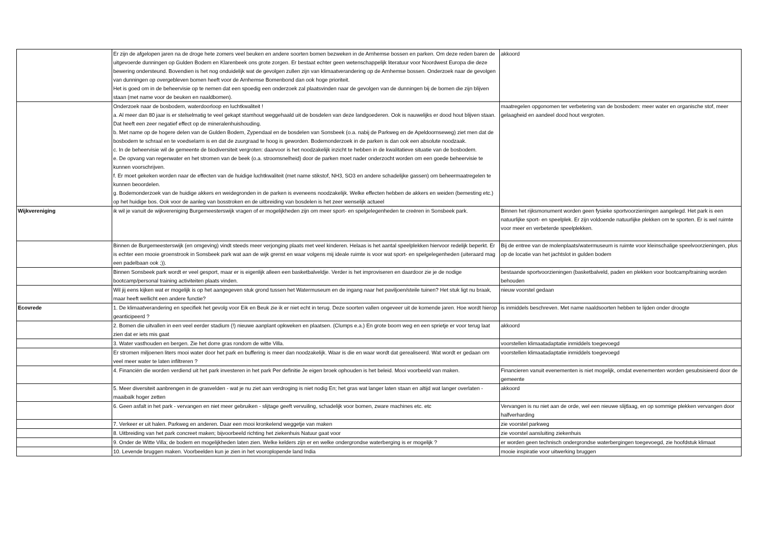| | Er zijn de afgelopen jaren na de droge hete zomers veel beuken en andere soorten bomen bezweken in de Arnhemse bossen en parken. Om deze reden baren de uitgevoerde dunningen op Gulden Bodem en Klarenbeek ons grote zorgen. Er bestaat echter geen wetenschappelijk literatuur voor Noordwest Europa die deze bewering ondersteund. Bovendien is het nog onduidelijk wat de gevolgen zullen zijn van klimaatverandering op de Arnhemse bossen. Onderzoek naar de gevolgen van dunningen op overgebleven bomen heeft voor de Arnhemse Bomenbond dan ook hoge prioriteit. Het is goed om in de beheervisie op te nemen dat een spoedig een onderzoek zal plaatsvinden naar de gevolgen van de dunningen bij de bomen die zijn blijven staan (met name voor de beuken en naaldbomen). | akkoord |
| | Onderzoek naar de bosbodem, waterdoorloop en luchtkwaliteit ! a. Al meer dan 80 jaar is er stelselmatig te veel gekapt stamhout weggehaald uit de bosdelen van deze landgoederen. Ook is nauwelijks er dood hout blijven staan. Dat heeft een zeer negatief effect op de mineralenhuishouding. b. Met name op de hogere delen van de Gulden Bodem, Zypendaal en de bosdelen van Sonsbeek (o.a. nabij de Parkweg en de Apeldoornseweg) ziet men dat de bosbodem te schraal en te voedselarm is en dat de zuurgraad te hoog is geworden. Bodemonderzoek in de parken is dan ook een absolute noodzaak. c. In de beheervisie wil de gemeente de biodiversiteit vergroten: daarvoor is het noodzakelijk inzicht te hebben in de kwalitatieve situatie van de bosbodem. e. De opvang van regenwater en het stromen van de beek (o.a. stroomsnelheid) door de parken moet nader onderzocht worden om een goede beheervisie te kunnen voorschrijven. f. Er moet gekeken worden naar de effecten van de huidige luchtkwaliteit (met name stikstof, NH3, SO3 en andere schadelijke gassen) om beheermaatregelen te kunnen beoordelen. g. Bodemonderzoek van de huidige akkers en weidegronden in de parken is eveneens noodzakelijk. Welke effecten hebben de akkers en weiden (bemesting etc.) op het huidige bos. Ook voor de aanleg van bosstroken en de uitbreiding van bosdelen is het zeer wenselijk actueel | maatregelen opgonomen ter verbetering van de bosbodem: meer water en organische stof, meer gelaagheid en aandeel dood hout vergroten. |
| Wijkvereniging | ik wil je vanuit de wijkvereniging Burgemeesterswijk vragen of er mogelijkheden zijn om meer sport- en spelgelegenheden te creëren in Sonsbeek park. | Binnen het rijksmonument worden geen fysieke sportvoorzieningen aangelegd. Het park is een natuurlijke sport- en speelplek. Er zijn voldoende natuurlijke plekken om te sporten. Er is wel ruimte voor meer en verbeterde speelplekken. |
| | Binnen de Burgemeesterswijk (en omgeving) vindt steeds meer verjonging plaats met veel kinderen. Helaas is het aantal speelplekken hiervoor redelijk beperkt. Er is echter een mooie groenstrook in Sonsbeek park wat aan de wijk grenst en waar volgens mij ideale ruimte is voor wat sport- en spelgelegenheden (uiteraard mag een padelbaan ook ;)). | Bij de entree van de molenplaats/watermuseum is ruimte voor kleinschalige speelvoorzieningen, plus op de locatie van het jachtslot in gulden bodem |
| | Binnen Sonsbeek park wordt er veel gesport, maar er is eigenlijk alleen een basketbalveldje. Verder is het improviseren en daardoor zie je de nodige bootcamp/personal training activiteiten plaats vinden. | bestaande sportvoorzieningen (basketbalveld, paden en plekken voor bootcamp/training worden behouden |
| | Wil jij eens kijken wat er mogelijk is op het aangegeven stuk grond tussen het Watermuseum en de ingang naar het paviljoen/steile tuinen? Het stuk ligt nu braak, maar heeft wellicht een andere functie? | nieuw voorstel gedaan |
| Ecovrede | 1. De klimaatverandering en specifiek het gevolg voor Eik en Beuk zie ik er niet echt in terug. Deze soorten vallen ongeveer uit de komende jaren. Hoe wordt hierop geanticipeerd ? | is inmiddels beschreven. Met name naaldsoorten hebben te lijden onder droogte |
| | 2. Bomen die uitvallen in een veel eerder stadium (!) nieuwe aanplant opkweken en plaatsen. (Clumps e.a.) En grote boom weg en een sprietje er voor terug laat zien dat er iets mis gaat | akkoord |
| | 3. Water vasthouden en bergen. Zie het dorre gras rondom de witte Villa. | voorstellen klimaatadaptatie inmiddels toegevoegd |
| | Er stromen miljoenen liters mooi water door het park en buffering is meer dan noodzakelijk. Waar is die en waar wordt dat gerealiseerd. Wat wordt er gedaan om veel meer water te laten infiltreren ? | voorstellen klimaatadaptatie inmiddels toegevoegd |
| | 4. Financiën die worden verdiend uit het park investeren in het park Per definitie Je eigen broek ophouden is het beleid. Mooi voorbeeld van maken. | Financieren vanuit evenementen is niet mogelijk, omdat evenementen worden gesubsisieerd door de gemeente |
| | 5. Meer diversiteit aanbrengen in de grasvelden - wat je nu ziet aan verdroging is niet nodig En; het gras wat langer laten staan en altijd wat langer overlaten - maaibalk hoger zetten | akkoord |
| | 6. Geen asfalt in het park - vervangen en niet meer gebruiken - slijtage geeft vervuiling, schadelijk voor bomen, zware machines etc. etc | Vervangen is nu niet aan de orde, wel een nieuwe slijtlaag, en op sommige plekken vervangen door halfverharding |
| | 7. Verkeer er uit halen. Parkweg en anderen. Daar een mooi kronkelend weggetje van maken | zie voorstel parkweg |
| | 8. Uitbreiding van het park concreet maken; bijvoorbeeld richting het ziekenhuis Natuur gaat voor | zie voorstel aansluiting ziekenhuis |
| | 9. Onder de Witte Villa; de bodem en mogelijkheden laten zien. Welke kelders zijn er en welke ondergrondse waterberging is er mogelijk ? | er worden geen technisch ondergrondse waterbergingen toegevoegd, zie hoofdstuk klimaat |
| | 10. Levende bruggen maken. Voorbeelden kun je zien in het vooroplopende land India | mooie inspiratie voor uitwerking bruggen |